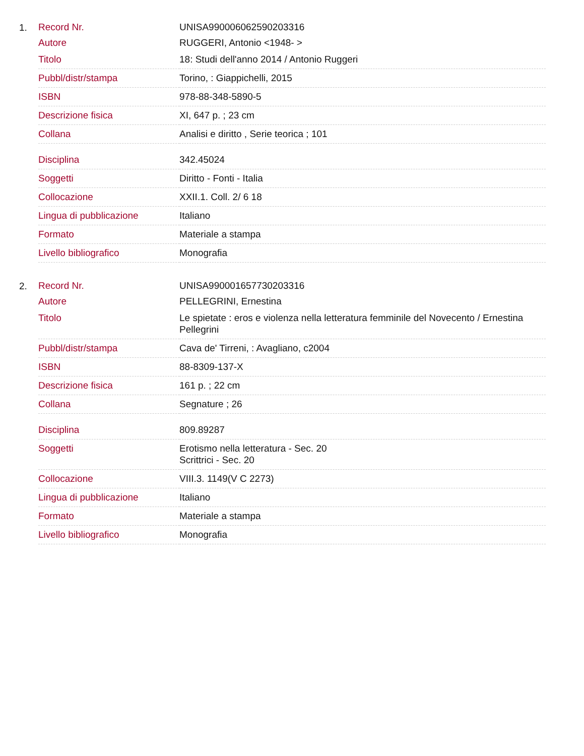1.
| Record Nr. | UNISA990006062590203316 |
| Autore | RUGGERI, Antonio <1948- > |
| Titolo | 18: Studi dell'anno 2014 / Antonio Ruggeri |
| Pubbl/distr/stampa | Torino, : Giappichelli, 2015 |
| ISBN | 978-88-348-5890-5 |
| Descrizione fisica | XI, 647 p. ; 23 cm |
| Collana | Analisi e diritto , Serie teorica ; 101 |
| Disciplina | 342.45024 |
| Soggetti | Diritto - Fonti - Italia |
| Collocazione | XXII.1. Coll. 2/ 6 18 |
| Lingua di pubblicazione | Italiano |
| Formato | Materiale a stampa |
| Livello bibliografico | Monografia |
2.
| Record Nr. | UNISA990001657730203316 |
| Autore | PELLEGRINI, Ernestina |
| Titolo | Le spietate : eros e violenza nella letteratura femminile del Novecento / Ernestina Pellegrini |
| Pubbl/distr/stampa | Cava de' Tirreni, : Avagliano, c2004 |
| ISBN | 88-8309-137-X |
| Descrizione fisica | 161 p. ; 22 cm |
| Collana | Segnature ; 26 |
| Disciplina | 809.89287 |
| Soggetti | Erotismo nella letteratura - Sec. 20 Scrittrici - Sec. 20 |
| Collocazione | VIII.3. 1149(V C 2273) |
| Lingua di pubblicazione | Italiano |
| Formato | Materiale a stampa |
| Livello bibliografico | Monografia |